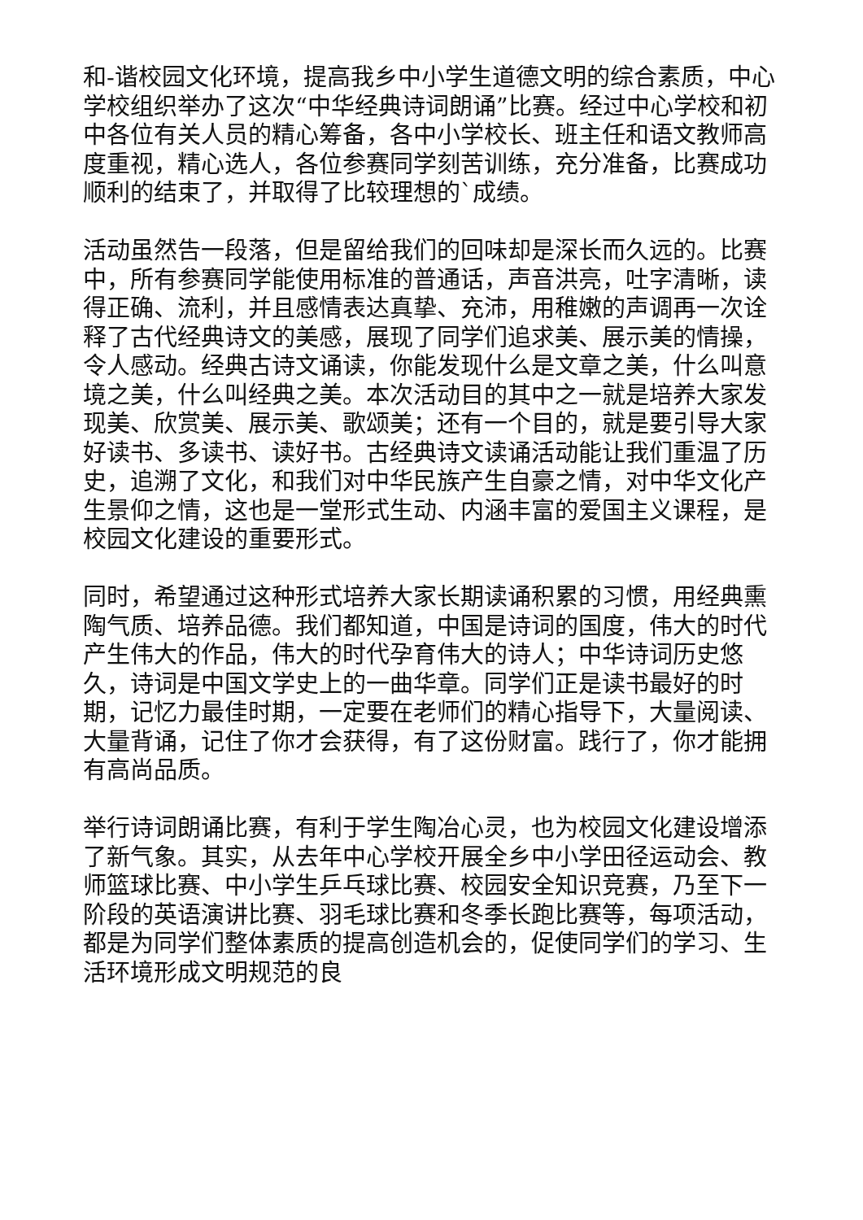和-谐校园文化环境，提高我乡中小学生道德文明的综合素质，中心学校组织举办了这次“中华经典诗词朗诵”比赛。经过中心学校和初中各位有关人员的精心筹备，各中小学校长、班主任和语文教师高度重视，精心选人，各位参赛同学刻苦训练，充分准备，比赛成功顺利的结束了，并取得了比较理想的`成绩。
活动虽然告一段落，但是留给我们的回味却是深长而久远的。比赛中，所有参赛同学能使用标准的普通话，声音洪亮，吐字清晰，读得正确、流利，并且感情表达真挚、充沛，用稚嫩的声调再一次诠释了古代经典诗文的美感，展现了同学们追求美、展示美的情操，令人感动。经典古诗文诵读，你能发现什么是文章之美，什么叫意境之美，什么叫经典之美。本次活动目的其中之一就是培养大家发现美、欣赏美、展示美、歌颂美；还有一个目的，就是要引导大家好读书、多读书、读好书。古经典诗文读诵活动能让我们重温了历史，追溯了文化，和我们对中华民族产生自豪之情，对中华文化产生景仰之情，这也是一堂形式生动、内涵丰富的爱国主义课程，是校园文化建设的重要形式。
同时，希望通过这种形式培养大家长期读诵积累的习惯，用经典熏陶气质、培养品德。我们都知道，中国是诗词的国度，伟大的时代产生伟大的作品，伟大的时代孕育伟大的诗人；中华诗词历史悠久，诗词是中国文学史上的一曲华章。同学们正是读书最好的时期，记忆力最佳时期，一定要在老师们的精心指导下，大量阅读、大量背诵，记住了你才会获得，有了这份财富。践行了，你才能拥有高尚品质。
举行诗词朗诵比赛，有利于学生陶冶心灵，也为校园文化建设增添了新气象。其实，从去年中心学校开展全乡中小学田径运动会、教师篮球比赛、中小学生乒乓球比赛、校园安全知识竞赛，乃至下一阶段的英语演讲比赛、羽毛球比赛和冬季长跑比赛等，每项活动，都是为同学们整体素质的提高创造机会的，促使同学们的学习、生活环境形成文明规范的良